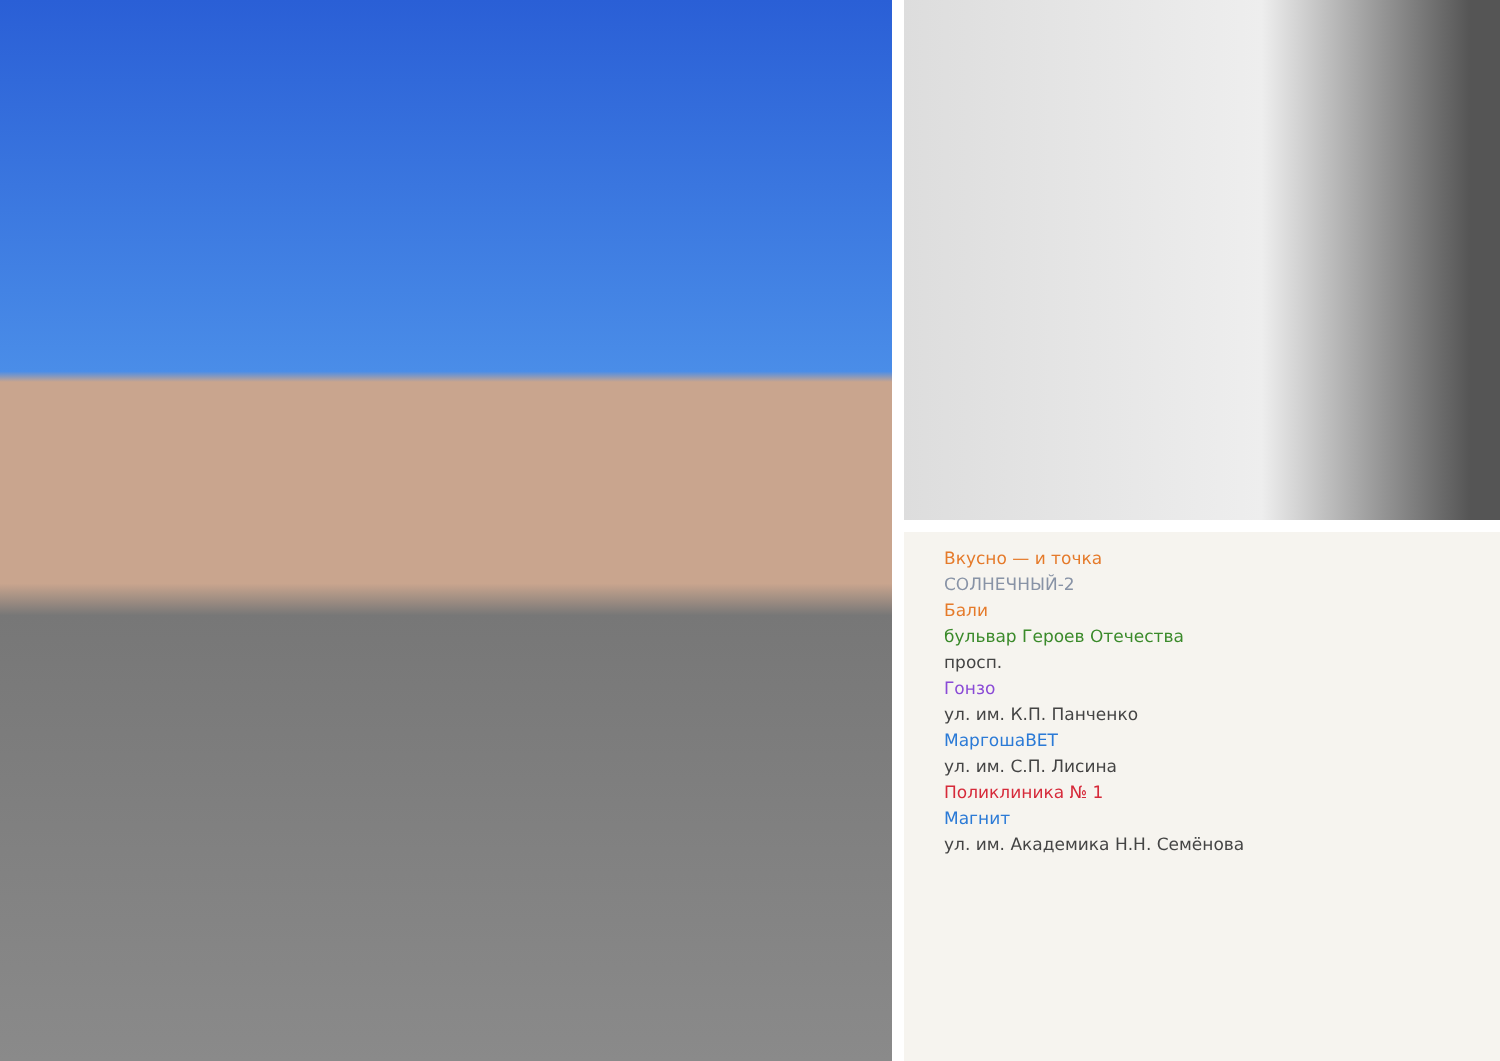Вкусно — и точка
СОЛНЕЧНЫЙ-2
Бали
бульвар Героев Отечества
просп.
Гонзо
ул. им. К.П. Панченко
МаргошаВЕТ
ул. им. С.П. Лисина
Поликлиника № 1
Магнит
ул. им. Академика Н.Н. Семёнова